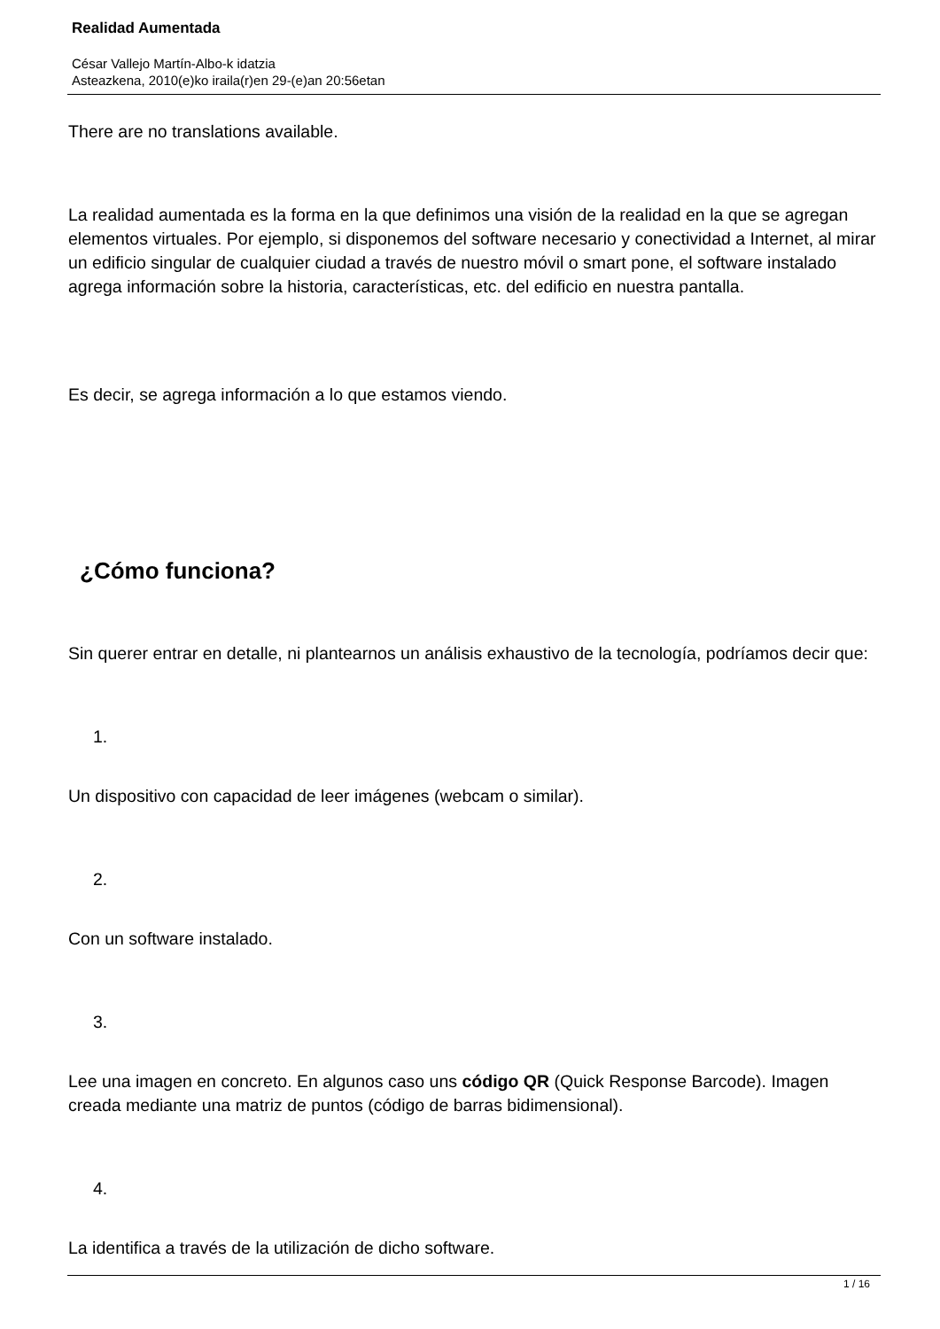Realidad Aumentada
César Vallejo Martín-Albo-k idatzia
Asteazkena, 2010(e)ko iraila(r)en 29-(e)an 20:56etan
There are no translations available.
La realidad aumentada es la forma en la que definimos una visión de la realidad en la que se agregan elementos virtuales. Por ejemplo, si disponemos del software necesario y conectividad a Internet, al mirar un edificio singular de cualquier ciudad a través de nuestro móvil o smart pone, el software instalado agrega información sobre la historia, características, etc. del edificio en nuestra pantalla.
Es decir, se agrega información a lo que estamos viendo.
¿Cómo funciona?
Sin querer entrar en detalle, ni plantearnos un análisis exhaustivo de la tecnología, podríamos decir que:
1.
Un dispositivo con capacidad de leer imágenes (webcam o similar).
2.
Con un software instalado.
3.
Lee una imagen en concreto. En algunos caso uns código QR (Quick Response Barcode). Imagen creada mediante una matriz de puntos (código de barras bidimensional).
4.
La identifica a través de la utilización de dicho software.
1 / 16